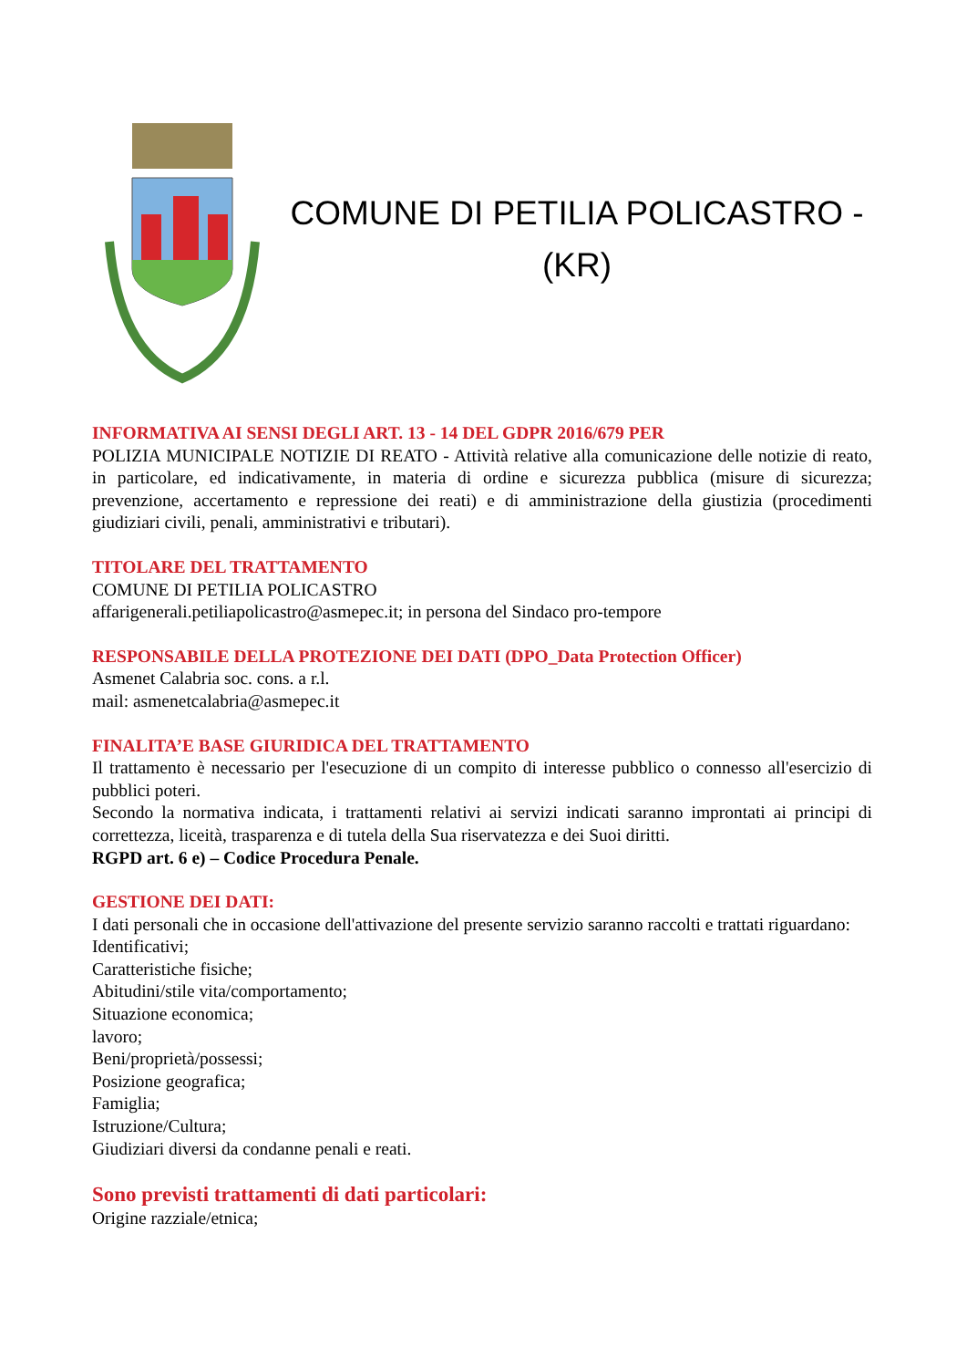COMUNE DI PETILIA POLICASTRO -
(KR)
INFORMATIVA AI SENSI DEGLI ART. 13 - 14 DEL GDPR 2016/679 PER
POLIZIA MUNICIPALE NOTIZIE DI REATO - Attività relative alla comunicazione delle notizie di reato, in particolare, ed indicativamente, in materia di ordine e sicurezza pubblica (misure di sicurezza; prevenzione, accertamento e repressione dei reati) e di amministrazione della giustizia (procedimenti giudiziari civili, penali, amministrativi e tributari).
TITOLARE DEL TRATTAMENTO
COMUNE DI PETILIA POLICASTRO
affarigenerali.petiliapolicastro@asmepec.it; in persona del Sindaco pro-tempore
RESPONSABILE DELLA PROTEZIONE DEI DATI (DPO_Data Protection Officer)
Asmenet Calabria soc. cons. a r.l.
mail: asmenetcalabria@asmepec.it
FINALITA’E BASE GIURIDICA DEL TRATTAMENTO
Il trattamento è necessario per l'esecuzione di un compito di interesse pubblico o connesso all'esercizio di pubblici poteri.
Secondo la normativa indicata, i trattamenti relativi ai servizi indicati saranno improntati ai principi di correttezza, liceità, trasparenza e di tutela della Sua riservatezza e dei Suoi diritti.
RGPD art. 6 e) – Codice Procedura Penale.
GESTIONE DEI DATI:
I dati personali che in occasione dell'attivazione del presente servizio saranno raccolti e trattati riguardano:
Identificativi;
Caratteristiche fisiche;
Abitudini/stile vita/comportamento;
Situazione economica;
lavoro;
Beni/proprietà/possessi;
Posizione geografica;
Famiglia;
Istruzione/Cultura;
Giudiziari diversi da condanne penali e reati.
Sono previsti trattamenti di dati particolari:
Origine razziale/etnica;